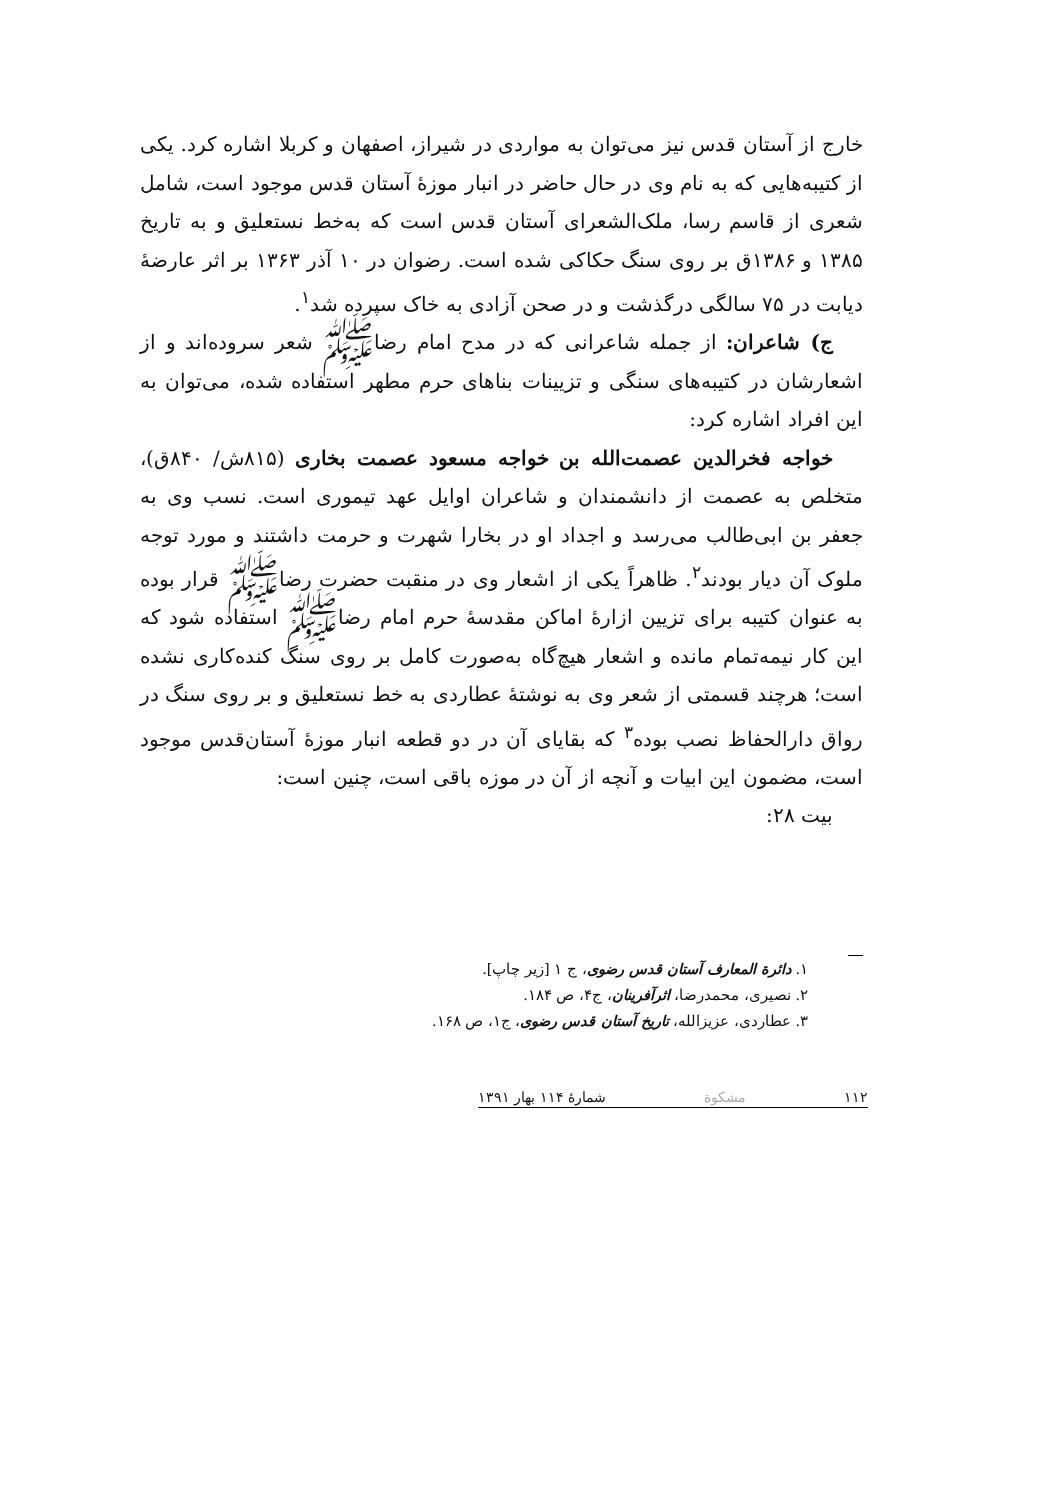خارج از آستان قدس نیز می‌توان به مواردی در شیراز، اصفهان و کربلا اشاره کرد. یکی از کتیبه‌هایی که به نام وی در حال حاضر در انبار موزهٔ آستان قدس موجود است، شامل شعری از قاسم رسا، ملک‌الشعرای آستان قدس است که به‌خط نستعلیق و به تاریخ ۱۳۸۵ و ۱۳۸۶ق بر روی سنگ حکاکی شده است. رضوان در ۱۰ آذر ۱۳۶۳ بر اثر عارضهٔ دیابت در ۷۵ سالگی درگذشت و در صحن آزادی به خاک سپرده شد<sup>۱</sup>.
ج) شاعران: از جمله شاعرانی که در مدح امام رضاﷺ شعر سروده‌اند و از اشعارشان در کتیبه‌های سنگی و تزیینات بناهای حرم مطهر استفاده شده، می‌توان به این افراد اشاره کرد:
خواجه فخرالدین عصمت‌الله بن خواجه مسعود عصمت بخاری (۸۱۵ش/ ۸۴۰ق)، متخلص به عصمت از دانشمندان و شاعران اوایل عهد تیموری است. نسب وی به جعفر بن ابی‌طالب می‌رسد و اجداد او در بخارا شهرت و حرمت داشتند و مورد توجه ملوک آن دیار بودند<sup>۲</sup>. ظاهراً یکی از اشعار وی در منقبت حضرت رضاﷺ قرار بوده به عنوان کتیبه برای تزیین ازارهٔ اماکن مقدسهٔ حرم امام رضاﷺ استفاده شود که این کار نیمه‌تمام مانده و اشعار هیچ‌گاه به‌صورت کامل بر روی سنگ کنده‌کاری نشده است؛ هرچند قسمتی از شعر وی به نوشتهٔ عطاردی به خط نستعلیق و بر روی سنگ در رواق دارالحفاظ نصب بوده<sup>۳</sup> که بقایای آن در دو قطعه انبار موزهٔ آستان‌قدس موجود است، مضمون این ابیات و آنچه از آن در موزه باقی است، چنین است:
بیت ۲۸:
۱. دائرة المعارف آستان قدس رضوی، ج ۱ [زیر چاپ].
۲. نصیری، محمدرضا، اثرآفرینان، ج۴، ص ۱۸۴.
۳. عطاردی، عزیزالله، تاریخ آستان قدس رضوی، ج۱، ص ۱۶۸.
۱۱۲ مشکوة شمارهٔ ۱۱۴ بهار ۱۳۹۱